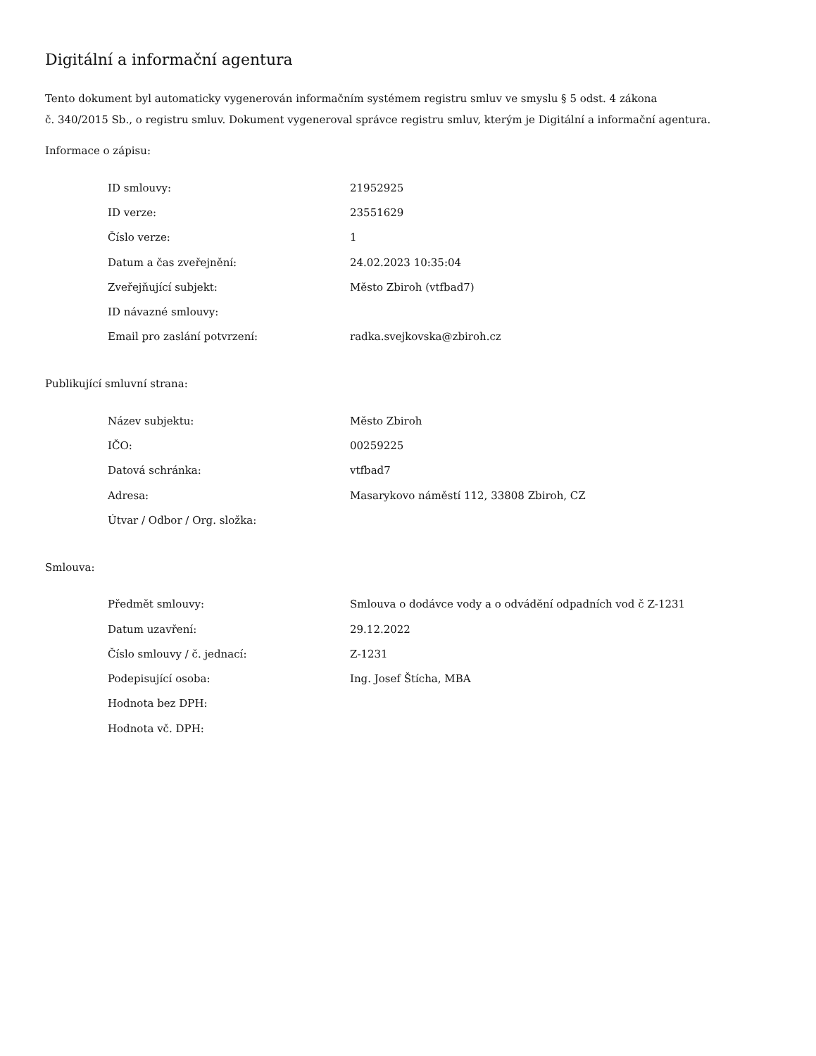Digitální a informační agentura
Tento dokument byl automaticky vygenerován informačním systémem registru smluv ve smyslu § 5 odst. 4 zákona
č. 340/2015 Sb., o registru smluv. Dokument vygeneroval správce registru smluv, kterým je Digitální a informační agentura.
Informace o zápisu:
| ID smlouvy: | 21952925 |
| ID verze: | 23551629 |
| Číslo verze: | 1 |
| Datum a čas zveřejnění: | 24.02.2023 10:35:04 |
| Zveřejňující subjekt: | Město Zbiroh (vtfbad7) |
| ID návazné smlouvy: | |
| Email pro zaslání potvrzení: | radka.svejkovska@zbiroh.cz |
Publikující smluvní strana:
| Název subjektu: | Město Zbiroh |
| IČO: | 00259225 |
| Datová schránka: | vtfbad7 |
| Adresa: | Masarykovo náměstí 112, 33808 Zbiroh, CZ |
| Útvar / Odbor / Org. složka: | |
Smlouva:
| Předmět smlouvy: | Smlouva o dodávce vody a o odvádění odpadních vod č Z-1231 |
| Datum uzavření: | 29.12.2022 |
| Číslo smlouvy / č. jednací: | Z-1231 |
| Podepisující osoba: | Ing. Josef Štícha, MBA |
| Hodnota bez DPH: | |
| Hodnota vč. DPH: | |